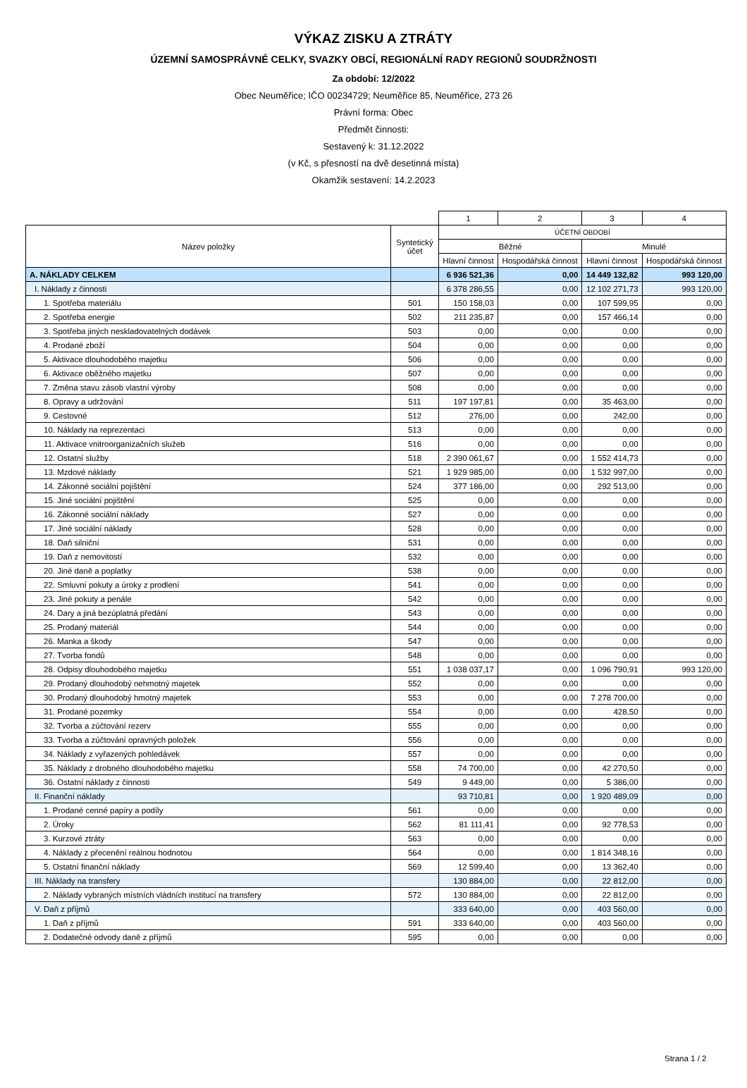VÝKAZ ZISKU A ZTRÁTY
ÚZEMNÍ SAMOSPRÁVNÉ CELKY, SVAZKY OBCÍ, REGIONÁLNÍ RADY REGIONŮ SOUDRŽNOSTI
Za období: 12/2022
Obec Neuměřice; IČO 00234729; Neuměřice 85, Neuměřice, 273 26
Právní forma: Obec
Předmět činnosti:
Sestavený k: 31.12.2022
(v Kč, s přesností na dvě desetinná místa)
Okamžik sestavení: 14.2.2023
| | | 1 | 2 | 3 | 4 |
| Název položky | Syntetický účet | ÚČETNÍ OBDOBÍ | | | |
| | | Běžné | | Minulé | |
| | | Hlavní činnost | Hospodářská činnost | Hlavní činnost | Hospodářská činnost |
| A. NÁKLADY CELKEM | | 6 936 521,36 | 0,00 | 14 449 132,82 | 993 120,00 |
| I. Náklady z činnosti | | 6 378 286,55 | 0,00 | 12 102 271,73 | 993 120,00 |
| 1. Spotřeba materiálu | 501 | 150 158,03 | 0,00 | 107 599,95 | 0,00 |
| 2. Spotřeba energie | 502 | 211 235,87 | 0,00 | 157 466,14 | 0,00 |
| 3. Spotřeba jiných neskladovatelných dodávek | 503 | 0,00 | 0,00 | 0,00 | 0,00 |
| 4. Prodané zboží | 504 | 0,00 | 0,00 | 0,00 | 0,00 |
| 5. Aktivace dlouhodobého majetku | 506 | 0,00 | 0,00 | 0,00 | 0,00 |
| 6. Aktivace oběžného majetku | 507 | 0,00 | 0,00 | 0,00 | 0,00 |
| 7. Změna stavu zásob vlastní výroby | 508 | 0,00 | 0,00 | 0,00 | 0,00 |
| 8. Opravy a udržování | 511 | 197 197,81 | 0,00 | 35 463,00 | 0,00 |
| 9. Cestovné | 512 | 276,00 | 0,00 | 242,00 | 0,00 |
| 10. Náklady na reprezentaci | 513 | 0,00 | 0,00 | 0,00 | 0,00 |
| 11. Aktivace vnitroorganizačních služeb | 516 | 0,00 | 0,00 | 0,00 | 0,00 |
| 12. Ostatní služby | 518 | 2 390 061,67 | 0,00 | 1 552 414,73 | 0,00 |
| 13. Mzdové náklady | 521 | 1 929 985,00 | 0,00 | 1 532 997,00 | 0,00 |
| 14. Zákonné sociální pojištění | 524 | 377 186,00 | 0,00 | 292 513,00 | 0,00 |
| 15. Jiné sociální pojištění | 525 | 0,00 | 0,00 | 0,00 | 0,00 |
| 16. Zákonné sociální náklady | 527 | 0,00 | 0,00 | 0,00 | 0,00 |
| 17. Jiné sociální náklady | 528 | 0,00 | 0,00 | 0,00 | 0,00 |
| 18. Daň silniční | 531 | 0,00 | 0,00 | 0,00 | 0,00 |
| 19. Daň z nemovitostí | 532 | 0,00 | 0,00 | 0,00 | 0,00 |
| 20. Jiné daně a poplatky | 538 | 0,00 | 0,00 | 0,00 | 0,00 |
| 22. Smluvní pokuty a úroky z prodlení | 541 | 0,00 | 0,00 | 0,00 | 0,00 |
| 23. Jiné pokuty a penále | 542 | 0,00 | 0,00 | 0,00 | 0,00 |
| 24. Dary a jiná bezúplatná předání | 543 | 0,00 | 0,00 | 0,00 | 0,00 |
| 25. Prodaný materiál | 544 | 0,00 | 0,00 | 0,00 | 0,00 |
| 26. Manka a škody | 547 | 0,00 | 0,00 | 0,00 | 0,00 |
| 27. Tvorba fondů | 548 | 0,00 | 0,00 | 0,00 | 0,00 |
| 28. Odpisy dlouhodobého majetku | 551 | 1 038 037,17 | 0,00 | 1 096 790,91 | 993 120,00 |
| 29. Prodaný dlouhodobý nehmotný majetek | 552 | 0,00 | 0,00 | 0,00 | 0,00 |
| 30. Prodaný dlouhodobý hmotný majetek | 553 | 0,00 | 0,00 | 7 278 700,00 | 0,00 |
| 31. Prodané pozemky | 554 | 0,00 | 0,00 | 428,50 | 0,00 |
| 32. Tvorba a zúčtování rezerv | 555 | 0,00 | 0,00 | 0,00 | 0,00 |
| 33. Tvorba a zúčtování opravných položek | 556 | 0,00 | 0,00 | 0,00 | 0,00 |
| 34. Náklady z vyřazených pohledávek | 557 | 0,00 | 0,00 | 0,00 | 0,00 |
| 35. Náklady z drobného dlouhodobého majetku | 558 | 74 700,00 | 0,00 | 42 270,50 | 0,00 |
| 36. Ostatní náklady z činnosti | 549 | 9 449,00 | 0,00 | 5 386,00 | 0,00 |
| II. Finanční náklady | | 93 710,81 | 0,00 | 1 920 489,09 | 0,00 |
| 1. Prodané cenné papíry a podíly | 561 | 0,00 | 0,00 | 0,00 | 0,00 |
| 2. Úroky | 562 | 81 111,41 | 0,00 | 92 778,53 | 0,00 |
| 3. Kurzové ztráty | 563 | 0,00 | 0,00 | 0,00 | 0,00 |
| 4. Náklady z přecenění reálnou hodnotou | 564 | 0,00 | 0,00 | 1 814 348,16 | 0,00 |
| 5. Ostatní finanční náklady | 569 | 12 599,40 | 0,00 | 13 362,40 | 0,00 |
| III. Náklady na transfery | | 130 884,00 | 0,00 | 22 812,00 | 0,00 |
| 2. Náklady vybraných místních vládních institucí na transfery | 572 | 130 884,00 | 0,00 | 22 812,00 | 0,00 |
| V. Daň z příjmů | | 333 640,00 | 0,00 | 403 560,00 | 0,00 |
| 1. Daň z příjmů | 591 | 333 640,00 | 0,00 | 403 560,00 | 0,00 |
| 2. Dodatečné odvody daně z příjmů | 595 | 0,00 | 0,00 | 0,00 | 0,00 |
Strana 1 / 2